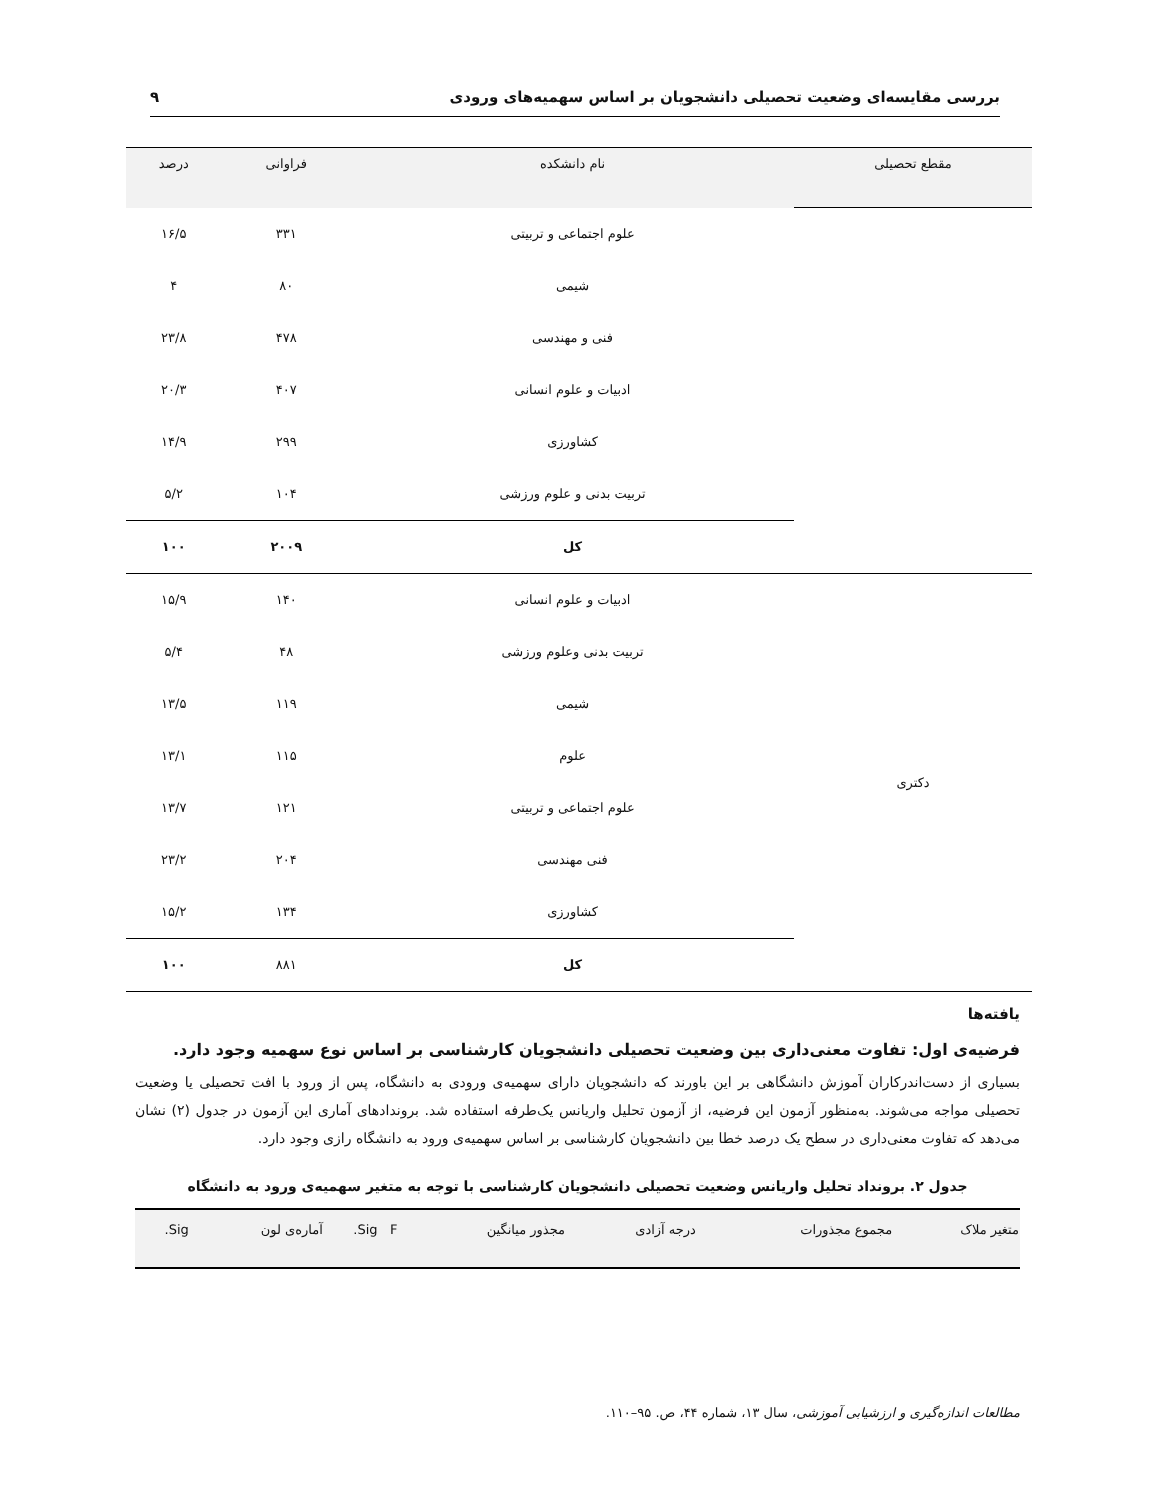بررسی مقایسه‌ای وضعیت تحصیلی دانشجویان بر اساس سهمیه‌های ورودی ۹
| مقطع تحصیلی | نام دانشکده | فراوانی | درصد |
| --- | --- | --- | --- |
| | علوم اجتماعی و تربیتی | ۳۳۱ | ۱۶/۵ |
| | شیمی | ۸۰ | ۴ |
| | فنی و مهندسی | ۴۷۸ | ۲۳/۸ |
| | ادبیات و علوم انسانی | ۴۰۷ | ۲۰/۳ |
| | کشاورزی | ۲۹۹ | ۱۴/۹ |
| | تربیت بدنی و علوم ورزشی | ۱۰۴ | ۵/۲ |
| | کل | ۲۰۰۹ | ۱۰۰ |
| دکتری | ادبیات و علوم انسانی | ۱۴۰ | ۱۵/۹ |
| | تربیت بدنی وعلوم ورزشی | ۴۸ | ۵/۴ |
| | شیمی | ۱۱۹ | ۱۳/۵ |
| | علوم | ۱۱۵ | ۱۳/۱ |
| | علوم اجتماعی و تربیتی | ۱۲۱ | ۱۳/۷ |
| | فنی مهندسی | ۲۰۴ | ۲۳/۲ |
| | کشاورزی | ۱۳۴ | ۱۵/۲ |
| | کل | ۸۸۱ | ۱۰۰ |
یافته‌ها
فرضیه‌ی اول: تفاوت معنی‌داری بین وضعیت تحصیلی دانشجویان کارشناسی بر اساس نوع سهمیه وجود دارد.
بسیاری از دست‌اندرکاران آموزش دانشگاهی بر این باورند که دانشجویان دارای سهمیه‌ی ورودی به دانشگاه، پس از ورود با افت تحصیلی یا وضعیت تحصیلی مواجه می‌شوند. به‌منظور آزمون این فرضیه، از آزمون تحلیل واریانس یک‌طرفه استفاده شد. بروندادهای آماری این آزمون در جدول (۲) نشان می‌دهد که تفاوت معنی‌داری در سطح یک درصد خطا بین دانشجویان کارشناسی بر اساس سهمیه‌ی ورود به دانشگاه رازی وجود دارد.
جدول ۲. برونداد تحلیل واریانس وضعیت تحصیلی دانشجویان کارشناسی با توجه به متغیر سهمیه‌ی ورود به دانشگاه
| متغیر ملاک | مجموع مجذورات | درجه آزادی | مجذور میانگین | F | Sig. | آماره‌ی لون | Sig. |
| --- | --- | --- | --- | --- | --- | --- | --- |
مطالعات اندازه‌گیری و ارزشیابی آموزشی، سال ۱۳، شماره ۴۴، ص. ۹۵–۱۱۰.